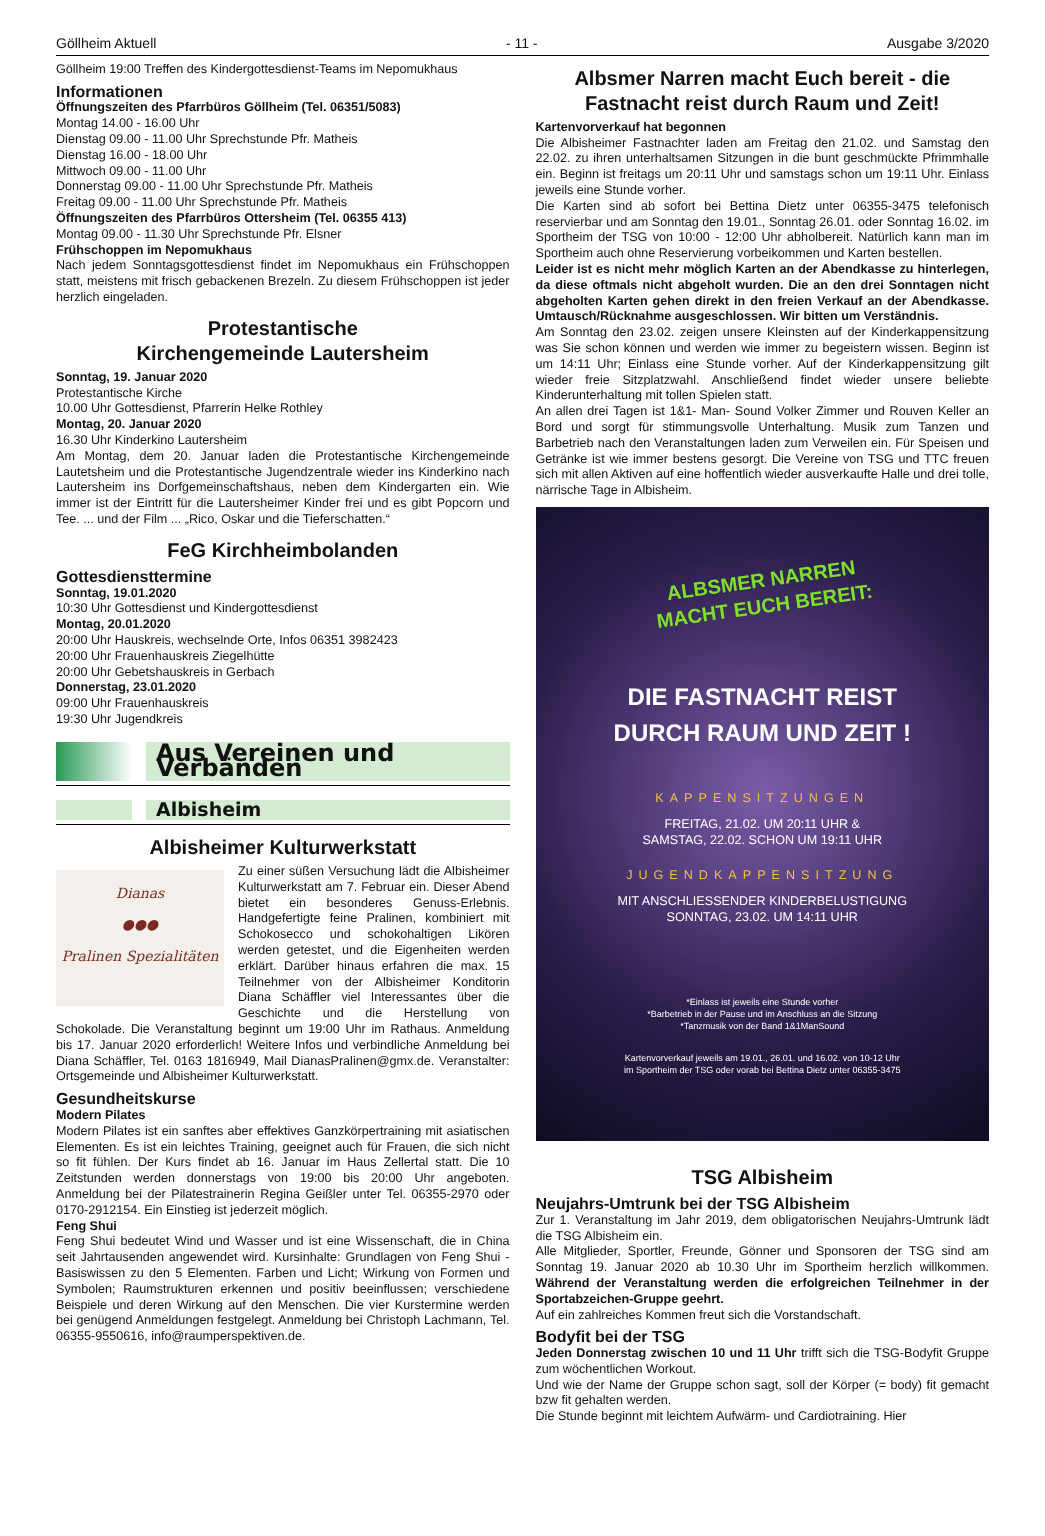Göllheim Aktuell - 11 - Ausgabe 3/2020
Göllheim 19:00 Treffen des Kindergottesdienst-Teams im Nepomukhaus
Informationen
Öffnungszeiten des Pfarrbüros Göllheim (Tel. 06351/5083)
Montag 14.00 - 16.00 Uhr
Dienstag 09.00 - 11.00 Uhr Sprechstunde Pfr. Matheis
Dienstag 16.00 - 18.00 Uhr
Mittwoch 09.00 - 11.00 Uhr
Donnerstag 09.00 - 11.00 Uhr Sprechstunde Pfr. Matheis
Freitag 09.00 - 11.00 Uhr Sprechstunde Pfr. Matheis
Öffnungszeiten des Pfarrbüros Ottersheim (Tel. 06355 413)
Montag 09.00 - 11.30 Uhr Sprechstunde Pfr. Elsner
Frühschoppen im Nepomukhaus
Nach jedem Sonntagsgottesdienst findet im Nepomukhaus ein Frühschoppen statt, meistens mit frisch gebackenen Brezeln. Zu diesem Frühschoppen ist jeder herzlich eingeladen.
Protestantische
Kirchengemeinde Lautersheim
Sonntag, 19. Januar 2020
Protestantische Kirche
10.00 Uhr Gottesdienst, Pfarrerin Helke Rothley
Montag, 20. Januar 2020
16.30 Uhr Kinderkino Lautersheim
Am Montag, dem 20. Januar laden die Protestantische Kirchengemeinde Lautetsheim und die Protestantische Jugendzentrale wieder ins Kinderkino nach Lautersheim ins Dorfgemeinschaftshaus, neben dem Kindergarten ein. Wie immer ist der Eintritt für die Lautersheimer Kinder frei und es gibt Popcorn und Tee. ... und der Film ... „Rico, Oskar und die Tieferschatten.“
FeG Kirchheimbolanden
Gottesdiensttermine
Sonntag, 19.01.2020
10:30 Uhr Gottesdienst und Kindergottesdienst
Montag, 20.01.2020
20:00 Uhr Hauskreis, wechselnde Orte, Infos 06351 3982423
20:00 Uhr Frauenhauskreis Ziegelhütte
20:00 Uhr Gebetshauskreis in Gerbach
Donnerstag, 23.01.2020
09:00 Uhr Frauenhauskreis
19:30 Uhr Jugendkreis
Aus Vereinen und Verbänden
Albisheim
Albisheimer Kulturwerkstatt
Dianas
●●●
Pralinen Spezialitäten
Zu einer süßen Versuchung lädt die Albisheimer Kulturwerkstatt am 7. Februar ein. Dieser Abend bietet ein besonderes Genuss-Erlebnis. Handgefertigte feine Pralinen, kombiniert mit Schokosecco und schokohaltigen Likören werden getestet, und die Eigenheiten werden erklärt. Darüber hinaus erfahren die max. 15 Teilnehmer von der Albisheimer Konditorin Diana Schäffler viel Interessantes über die Geschichte und die Herstellung von Schokolade. Die Veranstaltung beginnt um 19:00 Uhr im Rathaus. Anmeldung bis 17. Januar 2020 erforderlich! Weitere Infos und verbindliche Anmeldung bei Diana Schäffler, Tel. 0163 1816949, Mail DianasPralinen@gmx.de. Veranstalter: Ortsgemeinde und Albisheimer Kulturwerkstatt.
Gesundheitskurse
Modern Pilates
Modern Pilates ist ein sanftes aber effektives Ganzkörpertraining mit asiatischen Elementen. Es ist ein leichtes Training, geeignet auch für Frauen, die sich nicht so fit fühlen. Der Kurs findet ab 16. Januar im Haus Zellertal statt. Die 10 Zeitstunden werden donnerstags von 19:00 bis 20:00 Uhr angeboten. Anmeldung bei der Pilatestrainerin Regina Geißler unter Tel. 06355-2970 oder 0170-2912154. Ein Einstieg ist jederzeit möglich.
Feng Shui
Feng Shui bedeutet Wind und Wasser und ist eine Wissenschaft, die in China seit Jahrtausenden angewendet wird. Kursinhalte: Grundlagen von Feng Shui -Basiswissen zu den 5 Elementen. Farben und Licht; Wirkung von Formen und Symbolen; Raumstrukturen erkennen und positiv beeinflussen; verschiedene Beispiele und deren Wirkung auf den Menschen. Die vier Kurstermine werden bei genügend Anmeldungen festgelegt. Anmeldung bei Christoph Lachmann, Tel. 06355-9550616, info@raumperspektiven.de.
Albsmer Narren macht Euch bereit - die Fastnacht reist durch Raum und Zeit!
Kartenvorverkauf hat begonnen
Die Albisheimer Fastnachter laden am Freitag den 21.02. und Samstag den 22.02. zu ihren unterhaltsamen Sitzungen in die bunt geschmückte Pfrimmhalle ein. Beginn ist freitags um 20:11 Uhr und samstags schon um 19:11 Uhr. Einlass jeweils eine Stunde vorher.
Die Karten sind ab sofort bei Bettina Dietz unter 06355-3475 telefonisch reservierbar und am Sonntag den 19.01., Sonntag 26.01. oder Sonntag 16.02. im Sportheim der TSG von 10:00 - 12:00 Uhr abholbereit. Natürlich kann man im Sportheim auch ohne Reservierung vorbeikommen und Karten bestellen.
Leider ist es nicht mehr möglich Karten an der Abendkasse zu hinterlegen, da diese oftmals nicht abgeholt wurden. Die an den drei Sonntagen nicht abgeholten Karten gehen direkt in den freien Verkauf an der Abendkasse. Umtausch/Rücknahme ausgeschlossen. Wir bitten um Verständnis.
Am Sonntag den 23.02. zeigen unsere Kleinsten auf der Kinderkappensitzung was Sie schon können und werden wie immer zu begeistern wissen. Beginn ist um 14:11 Uhr; Einlass eine Stunde vorher. Auf der Kinderkappensitzung gilt wieder freie Sitzplatzwahl. Anschließend findet wieder unsere beliebte Kinderunterhaltung mit tollen Spielen statt.
An allen drei Tagen ist 1&1- Man- Sound Volker Zimmer und Rouven Keller an Bord und sorgt für stimmungsvolle Unterhaltung. Musik zum Tanzen und Barbetrieb nach den Veranstaltungen laden zum Verweilen ein. Für Speisen und Getränke ist wie immer bestens gesorgt. Die Vereine von TSG und TTC freuen sich mit allen Aktiven auf eine hoffentlich wieder ausverkaufte Halle und drei tolle, närrische Tage in Albisheim.
ALBSMER NARREN
MACHT EUCH BEREIT:
DIE FASTNACHT REIST
DURCH RAUM UND ZEIT !
KAPPENSITZUNGEN
FREITAG, 21.02. UM 20:11 UHR &
SAMSTAG, 22.02. SCHON UM 19:11 UHR
JUGENDKAPPENSITZUNG
MIT ANSCHLIESSENDER KINDERBELUSTIGUNG
SONNTAG, 23.02. UM 14:11 UHR
*Einlass ist jeweils eine Stunde vorher
*Barbetrieb in der Pause und im Anschluss an die Sitzung
*Tanzmusik von der Band 1&1ManSound
Kartenvorverkauf jeweils am 19.01., 26.01. und 16.02. von 10-12 Uhr
im Sportheim der TSG oder vorab bei Bettina Dietz unter 06355-3475
TSG Albisheim
Neujahrs-Umtrunk bei der TSG Albisheim
Zur 1. Veranstaltung im Jahr 2019, dem obligatorischen Neujahrs-Umtrunk lädt die TSG Albisheim ein.
Alle Mitglieder, Sportler, Freunde, Gönner und Sponsoren der TSG sind am Sonntag 19. Januar 2020 ab 10.30 Uhr im Sportheim herzlich willkommen. Während der Veranstaltung werden die erfolgreichen Teilnehmer in der Sportabzeichen-Gruppe geehrt.
Auf ein zahlreiches Kommen freut sich die Vorstandschaft.
Bodyfit bei der TSG
Jeden Donnerstag zwischen 10 und 11 Uhr trifft sich die TSG-Bodyfit Gruppe zum wöchentlichen Workout.
Und wie der Name der Gruppe schon sagt, soll der Körper (= body) fit gemacht bzw fit gehalten werden.
Die Stunde beginnt mit leichtem Aufwärm- und Cardiotraining. Hier